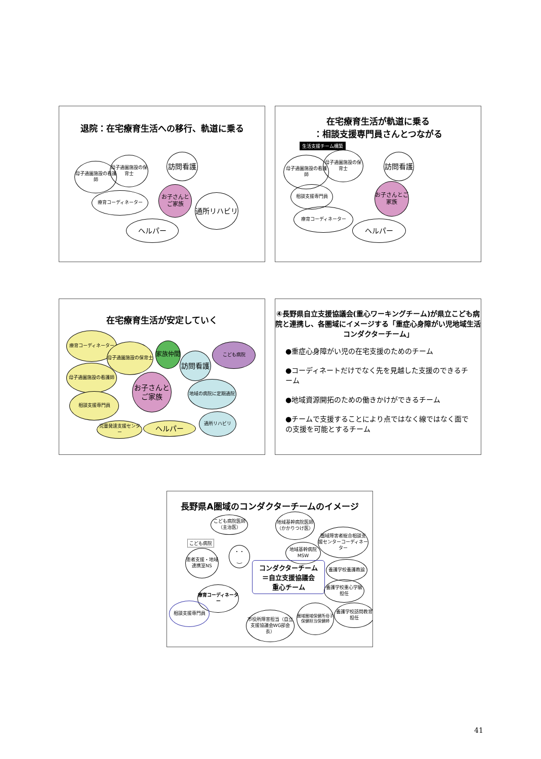退院：在宅療育生活への移行、軌道に乗る
母子通園施設の看護師
母子通園施設の保育士
訪問看護
療育コーディネーター
お子さんとご家族
通所リハビリ
ヘルパー
在宅療育生活が軌道に乗る
：相談支援専門員さんとつながる
生活支援チーム構築
母子通園施設の看護師
母子通園施設の保育士
訪問看護
相談支援専門員
お子さんとご家族
療育コーディネーター
ヘルパー
在宅療育生活が安定していく
療育コーディネーター
母子通園施設の保育士 家族仲間
訪問看護
こども病院
母子通園施設の看護師
お子さんとご家族
地域の病院に定期通院
相談支援専門員
児童発達支援センター ヘルパー
通所リハビリ
④長野県自立支援協議会(重心ワーキングチーム)が県立こども病院と連携し、各圏域にイメージする「重症心身障がい児地域生活コンダクターチーム」
●重症心身障がい児の在宅支援のためのチーム
●コーディネートだけでなく先を見越した支援のできるチーム
●地域資源開拓のための働きかけができるチーム
●チームで支援することにより点ではなく線ではなく面での支援を可能とするチーム
長野県A圏域のコンダクターチームのイメージ
こども病院医師（主治医）
地域基幹病院医師（かかりつけ医）
こども病院
患者支援・地域連携室NS
･ ･
‿
地域基幹病院MSW
圏域障害者総合相談支援センターコーディネーター
コンダクターチーム
＝自立支援協議会
重心チーム
養護学校養護教諭
養護学校重心学級担任
療育コーディネーター
相談支援専門員
市役所障害担当（自立支援協議会WG部会長）
圏域圏域保健所母子保健担当保健師
養護学校訪問教育担任
41